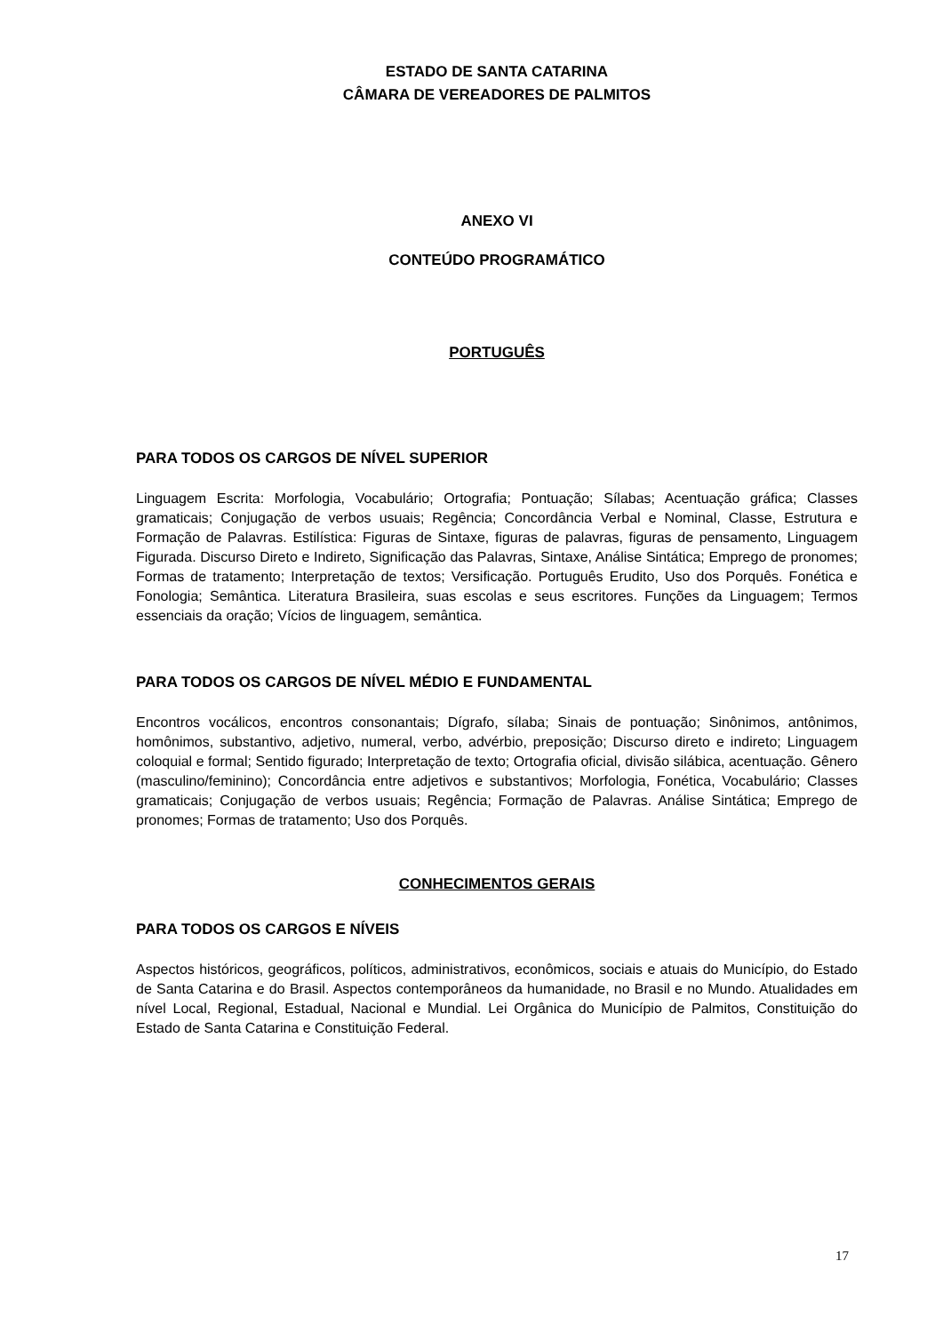ESTADO DE SANTA CATARINA
CÂMARA DE VEREADORES DE PALMITOS
ANEXO VI
CONTEÚDO PROGRAMÁTICO
PORTUGUÊS
PARA TODOS OS CARGOS DE NÍVEL SUPERIOR
Linguagem Escrita: Morfologia, Vocabulário; Ortografia; Pontuação; Sílabas; Acentuação gráfica; Classes gramaticais; Conjugação de verbos usuais; Regência; Concordância Verbal e Nominal, Classe, Estrutura e Formação de Palavras. Estilística: Figuras de Sintaxe, figuras de palavras, figuras de pensamento, Linguagem Figurada. Discurso Direto e Indireto, Significação das Palavras, Sintaxe, Análise Sintática; Emprego de pronomes; Formas de tratamento; Interpretação de textos; Versificação. Português Erudito, Uso dos Porquês. Fonética e Fonologia; Semântica. Literatura Brasileira, suas escolas e seus escritores. Funções da Linguagem; Termos essenciais da oração; Vícios de linguagem, semântica.
PARA TODOS OS CARGOS DE NÍVEL MÉDIO E FUNDAMENTAL
Encontros vocálicos, encontros consonantais; Dígrafo, sílaba; Sinais de pontuação; Sinônimos, antônimos, homônimos, substantivo, adjetivo, numeral, verbo, advérbio, preposição; Discurso direto e indireto; Linguagem coloquial e formal; Sentido figurado; Interpretação de texto; Ortografia oficial, divisão silábica, acentuação. Gênero (masculino/feminino); Concordância entre adjetivos e substantivos; Morfologia, Fonética, Vocabulário; Classes gramaticais; Conjugação de verbos usuais; Regência; Formação de Palavras. Análise Sintática; Emprego de pronomes; Formas de tratamento; Uso dos Porquês.
CONHECIMENTOS GERAIS
PARA TODOS OS CARGOS E NÍVEIS
Aspectos históricos, geográficos, políticos, administrativos, econômicos, sociais e atuais do Município, do Estado de Santa Catarina e do Brasil. Aspectos contemporâneos da humanidade, no Brasil e no Mundo. Atualidades em nível Local, Regional, Estadual, Nacional e Mundial. Lei Orgânica do Município de Palmitos, Constituição do Estado de Santa Catarina e Constituição Federal.
17